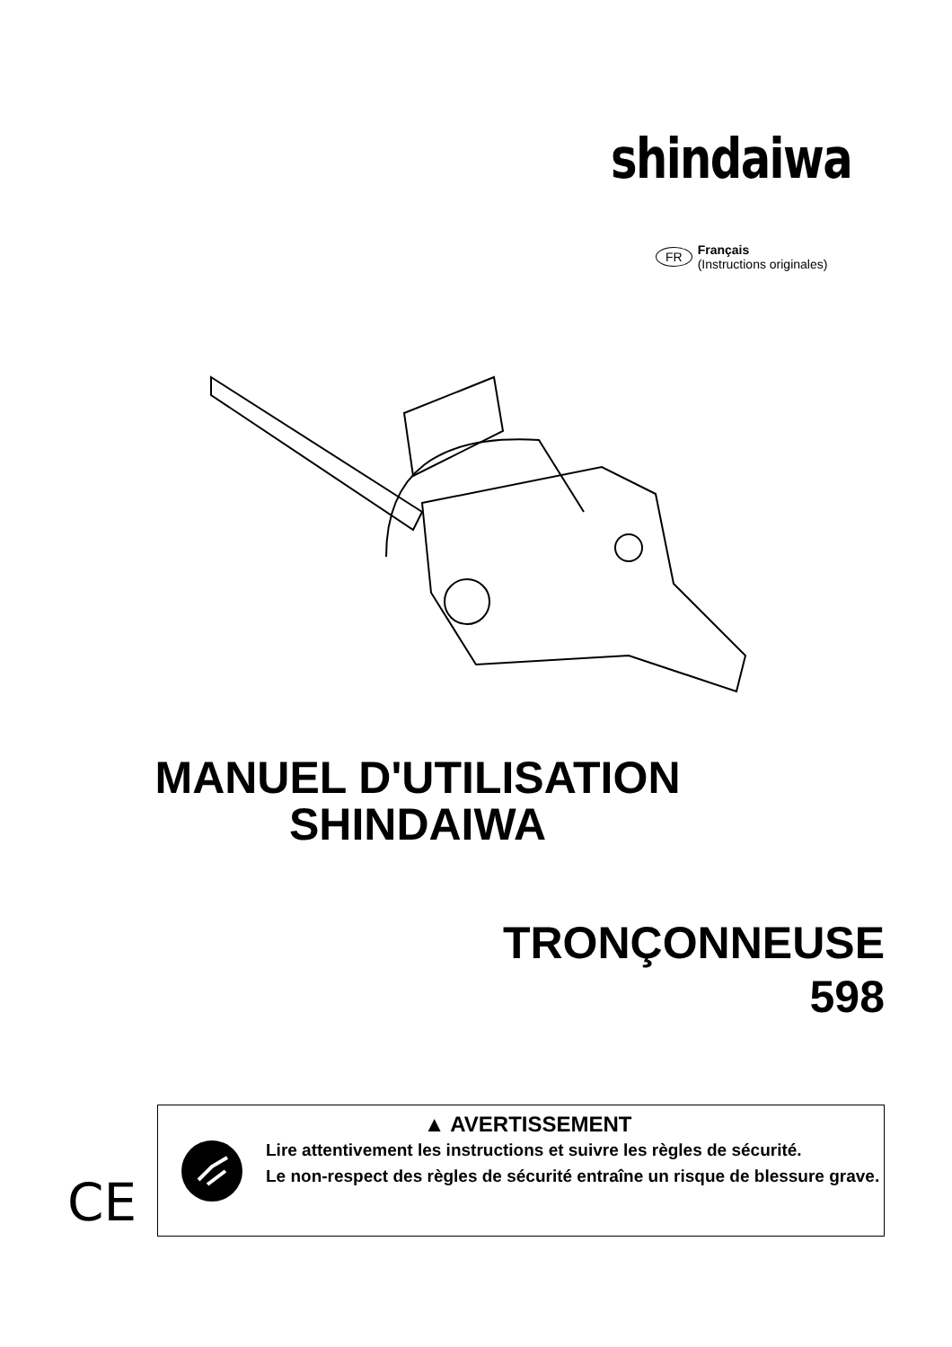shindaiwa
FR
Français
(Instructions originales)
MANUEL D'UTILISATION
SHINDAIWA
TRONÇONNEUSE
598
CE
▲ AVERTISSEMENT
Lire attentivement les instructions et suivre les règles de sécurité.
Le non-respect des règles de sécurité entraîne un risque de blessure grave.